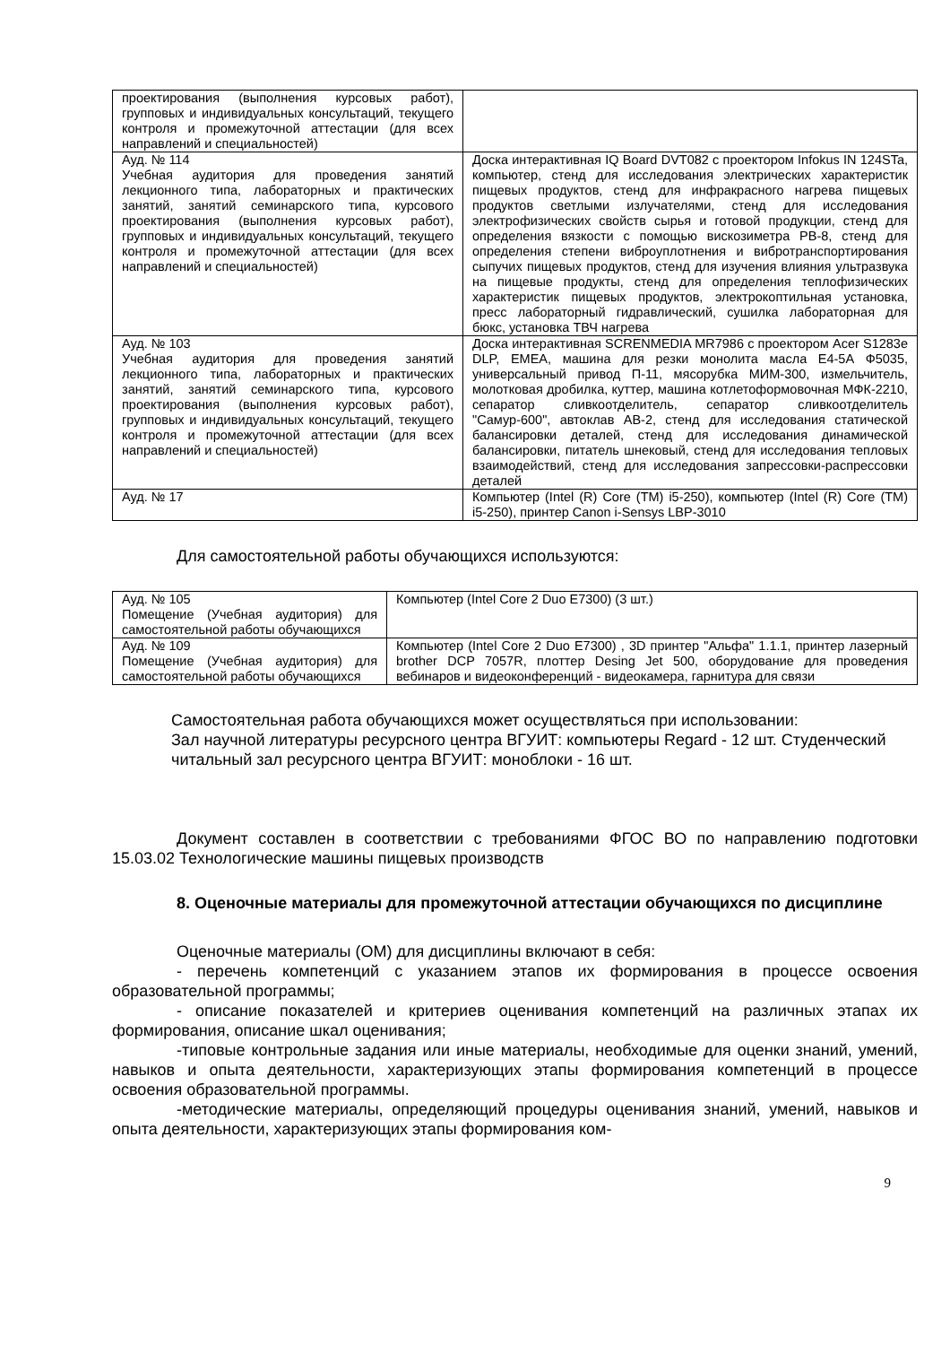| проектирования (выполнения курсовых работ), групповых и индивидуальных консультаций, текущего контроля и промежуточной аттестации (для всех направлений и специальностей) | |
| Ауд. № 114 Учебная аудитория для проведения занятий лекционного типа, лабораторных и практических занятий, занятий семинарского типа, курсового проектирования (выполнения курсовых работ), групповых и индивидуальных консультаций, текущего контроля и промежуточной аттестации (для всех направлений и специальностей) | Доска интерактивная IQ Board DVT082 с проектором Infokus IN 124STa, компьютер, стенд для исследования электрических характеристик пищевых продуктов, стенд для инфракрасного нагрева пищевых продуктов светлыми излучателями, стенд для исследования электрофизических свойств сырья и готовой продукции, стенд для определения вязкости с помощью вискозиметра РВ-8, стенд для определения степени виброуплотнения и вибротранспортирования сыпучих пищевых продуктов, стенд для изучения влияния ультразвука на пищевые продукты, стенд для определения теплофизических характеристик пищевых продуктов, электрокоптильная установка, пресс лабораторный гидравлический, сушилка лабораторная для бюкс, установка ТВЧ нагрева |
| Ауд. № 103 Учебная аудитория для проведения занятий лекционного типа, лабораторных и практических занятий, занятий семинарского типа, курсового проектирования (выполнения курсовых работ), групповых и индивидуальных консультаций, текущего контроля и промежуточной аттестации (для всех направлений и специальностей) | Доска интерактивная SCRENMEDIA MR7986 с проектором Acer S1283e DLP, EMEA, машина для резки монолита масла Е4-5А Ф5035, универсальный привод П-11, мясорубка МИМ-300, измельчитель, молотковая дробилка, куттер, машина котлетоформовочная МФК-2210, сепаратор сливкоотделитель, сепаратор сливкоотделитель "Самур-600", автоклав АВ-2, стенд для исследования статической балансировки деталей, стенд для исследования динамической балансировки, питатель шнековый, стенд для исследования тепловых взаимодействий, стенд для исследования запрессовки-распрессовки деталей |
| Ауд. № 17 | Компьютер (Intel (R) Core (TM) i5-250), компьютер (Intel (R) Core (TM) i5-250), принтер Canon i-Sensys LBP-3010 |
Для самостоятельной работы обучающихся используются:
| Ауд. № 105 Помещение (Учебная аудитория) для самостоятельной работы обучающихся | Компьютер (Intel Core 2 Duo E7300) (3 шт.) |
| Ауд. № 109 Помещение (Учебная аудитория) для самостоятельной работы обучающихся | Компьютер (Intel Core 2 Duo E7300) , 3D принтер "Альфа" 1.1.1, принтер лазерный brother DCP 7057R, плоттер Desing Jet 500, оборудование для проведения вебинаров и видеоконференций - видеокамера, гарнитура для связи |
Самостоятельная работа обучающихся может осуществляться при использовании:
Зал научной литературы ресурсного центра ВГУИТ: компьютеры Regard - 12 шт. Студенческий читальный зал ресурсного центра ВГУИТ: моноблоки - 16 шт.
Документ составлен в соответствии с требованиями ФГОС ВО по направлению подготовки 15.03.02 Технологические машины пищевых производств
8. Оценочные материалы для промежуточной аттестации обучающихся по дисциплине
Оценочные материалы (ОМ) для дисциплины включают в себя:
- перечень компетенций с указанием этапов их формирования в процессе освоения образовательной программы;
- описание показателей и критериев оценивания компетенций на различных этапах их формирования, описание шкал оценивания;
-типовые контрольные задания или иные материалы, необходимые для оценки знаний, умений, навыков и опыта деятельности, характеризующих этапы формирования компетенций в процессе освоения образовательной программы.
-методические материалы, определяющий процедуры оценивания знаний, умений, навыков и опыта деятельности, характеризующих этапы формирования ком-
9